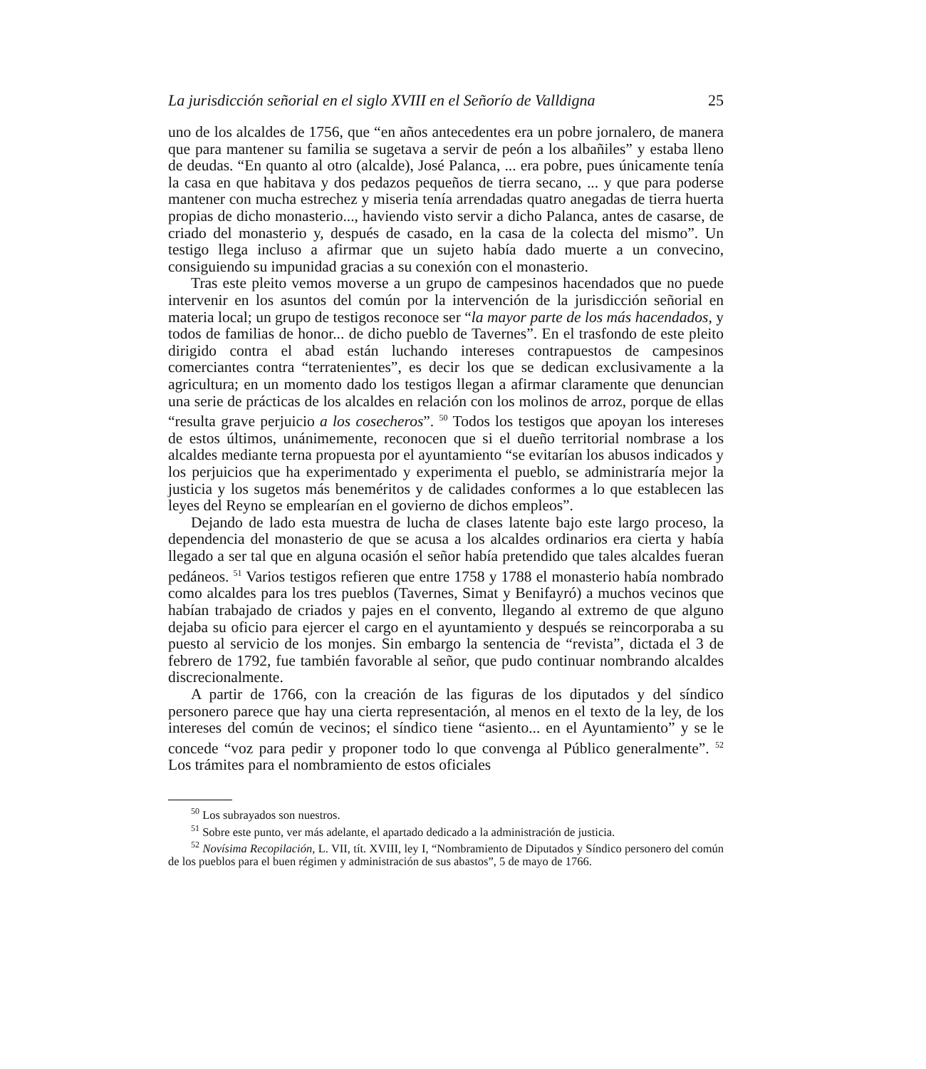La jurisdicción señorial en el siglo XVIII en el Señorío de Valldigna 25
uno de los alcaldes de 1756, que “en años antecedentes era un pobre jornalero, de manera que para mantener su familia se sugetava a servir de peón a los albañiles” y estaba lleno de deudas. “En quanto al otro (alcalde), José Palanca, ... era pobre, pues únicamente tenía la casa en que habitava y dos pedazos pequeños de tierra secano, ... y que para poderse mantener con mucha estrechez y miseria tenía arrendadas quatro anegadas de tierra huerta propias de dicho monasterio..., haviendo visto servir a dicho Palanca, antes de casarse, de criado del monasterio y, después de casado, en la casa de la colecta del mismo”. Un testigo llega incluso a afirmar que un sujeto había dado muerte a un convecino, consiguiendo su impunidad gracias a su conexión con el monasterio.
Tras este pleito vemos moverse a un grupo de campesinos hacendados que no puede intervenir en los asuntos del común por la intervención de la jurisdicción señorial en materia local; un grupo de testigos reconoce ser “la mayor parte de los más hacendados, y todos de familias de honor... de dicho pueblo de Tavernes”. En el trasfondo de este pleito dirigido contra el abad están luchando intereses contrapuestos de campesinos comerciantes contra “terratenientes”, es decir los que se dedican exclusivamente a la agricultura; en un momento dado los testigos llegan a afirmar claramente que denuncian una serie de prácticas de los alcaldes en relación con los molinos de arroz, porque de ellas “resulta grave perjuicio a los cosecheros”. <sup>50</sup> Todos los testigos que apoyan los intereses de estos últimos, unánimemente, reconocen que si el dueño territorial nombrase a los alcaldes mediante terna propuesta por el ayuntamiento “se evitarían los abusos indicados y los perjuicios que ha experimentado y experimenta el pueblo, se administraría mejor la justicia y los sugetos más beneméritos y de calidades conformes a lo que establecen las leyes del Reyno se emplearían en el govierno de dichos empleos”.
Dejando de lado esta muestra de lucha de clases latente bajo este largo proceso, la dependencia del monasterio de que se acusa a los alcaldes ordinarios era cierta y había llegado a ser tal que en alguna ocasión el señor había pretendido que tales alcaldes fueran pedáneos. <sup>51</sup> Varios testigos refieren que entre 1758 y 1788 el monasterio había nombrado como alcaldes para los tres pueblos (Tavernes, Simat y Benifayró) a muchos vecinos que habían trabajado de criados y pajes en el convento, llegando al extremo de que alguno dejaba su oficio para ejercer el cargo en el ayuntamiento y después se reincorporaba a su puesto al servicio de los monjes. Sin embargo la sentencia de “revista”, dictada el 3 de febrero de 1792, fue también favorable al señor, que pudo continuar nombrando alcaldes discrecionalmente.
A partir de 1766, con la creación de las figuras de los diputados y del síndico personero parece que hay una cierta representación, al menos en el texto de la ley, de los intereses del común de vecinos; el síndico tiene “asiento... en el Ayuntamiento” y se le concede “voz para pedir y proponer todo lo que convenga al Público generalmente”. <sup>52</sup> Los trámites para el nombramiento de estos oficiales
<sup>50</sup> Los subrayados son nuestros.
<sup>51</sup> Sobre este punto, ver más adelante, el apartado dedicado a la administración de justicia.
<sup>52</sup> Novísima Recopilación, L. VII, tít. XVIII, ley I, “Nombramiento de Diputados y Síndico personero del común de los pueblos para el buen régimen y administración de sus abastos”, 5 de mayo de 1766.